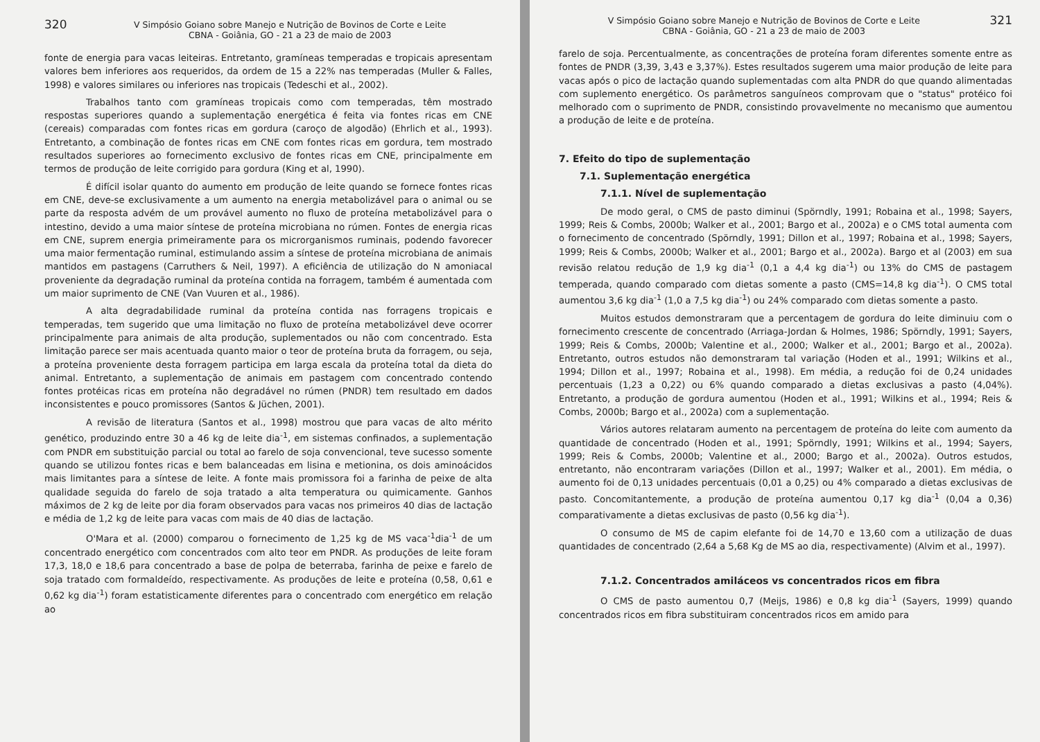320 V Simpósio Goiano sobre Manejo e Nutrição de Bovinos de Corte e Leite
CBNA - Goiânia, GO - 21 a 23 de maio de 2003
fonte de energia para vacas leiteiras. Entretanto, gramíneas temperadas e tropicais apresentam valores bem inferiores aos requeridos, da ordem de 15 a 22% nas temperadas (Muller & Falles, 1998) e valores similares ou inferiores nas tropicais (Tedeschi et al., 2002).
Trabalhos tanto com gramíneas tropicais como com temperadas, têm mostrado respostas superiores quando a suplementação energética é feita via fontes ricas em CNE (cereais) comparadas com fontes ricas em gordura (caroço de algodão) (Ehrlich et al., 1993). Entretanto, a combinação de fontes ricas em CNE com fontes ricas em gordura, tem mostrado resultados superiores ao fornecimento exclusivo de fontes ricas em CNE, principalmente em termos de produção de leite corrigido para gordura (King et al, 1990).
É difícil isolar quanto do aumento em produção de leite quando se fornece fontes ricas em CNE, deve-se exclusivamente a um aumento na energia metabolizável para o animal ou se parte da resposta advém de um provável aumento no fluxo de proteína metabolizável para o intestino, devido a uma maior síntese de proteína microbiana no rúmen. Fontes de energia ricas em CNE, suprem energia primeiramente para os microrganismos ruminais, podendo favorecer uma maior fermentação ruminal, estimulando assim a síntese de proteína microbiana de animais mantidos em pastagens (Carruthers & Neil, 1997). A eficiência de utilização do N amoniacal proveniente da degradação ruminal da proteína contida na forragem, também é aumentada com um maior suprimento de CNE (Van Vuuren et al., 1986).
A alta degradabilidade ruminal da proteína contida nas forragens tropicais e temperadas, tem sugerido que uma limitação no fluxo de proteína metabolizável deve ocorrer principalmente para animais de alta produção, suplementados ou não com concentrado. Esta limitação parece ser mais acentuada quanto maior o teor de proteína bruta da forragem, ou seja, a proteína proveniente desta forragem participa em larga escala da proteína total da dieta do animal. Entretanto, a suplementação de animais em pastagem com concentrado contendo fontes protéicas ricas em proteína não degradável no rúmen (PNDR) tem resultado em dados inconsistentes e pouco promissores (Santos & Jüchen, 2001).
A revisão de literatura (Santos et al., 1998) mostrou que para vacas de alto mérito genético, produzindo entre 30 a 46 kg de leite dia<sup>-1</sup>, em sistemas confinados, a suplementação com PNDR em substituição parcial ou total ao farelo de soja convencional, teve sucesso somente quando se utilizou fontes ricas e bem balanceadas em lisina e metionina, os dois aminoácidos mais limitantes para a síntese de leite. A fonte mais promissora foi a farinha de peixe de alta qualidade seguida do farelo de soja tratado a alta temperatura ou quimicamente. Ganhos máximos de 2 kg de leite por dia foram observados para vacas nos primeiros 40 dias de lactação e média de 1,2 kg de leite para vacas com mais de 40 dias de lactação.
O'Mara et al. (2000) comparou o fornecimento de 1,25 kg de MS vaca<sup>-1</sup>dia<sup>-1</sup> de um concentrado energético com concentrados com alto teor em PNDR. As produções de leite foram 17,3, 18,0 e 18,6 para concentrado a base de polpa de beterraba, farinha de peixe e farelo de soja tratado com formaldeído, respectivamente. As produções de leite e proteína (0,58, 0,61 e 0,62 kg dia<sup>-1</sup>) foram estatisticamente diferentes para o concentrado com energético em relação ao
V Simpósio Goiano sobre Manejo e Nutrição de Bovinos de Corte e Leite
CBNA - Goiânia, GO - 21 a 23 de maio de 2003 321
farelo de soja. Percentualmente, as concentrações de proteína foram diferentes somente entre as fontes de PNDR (3,39, 3,43 e 3,37%). Estes resultados sugerem uma maior produção de leite para vacas após o pico de lactação quando suplementadas com alta PNDR do que quando alimentadas com suplemento energético. Os parâmetros sanguíneos comprovam que o "status" protéico foi melhorado com o suprimento de PNDR, consistindo provavelmente no mecanismo que aumentou a produção de leite e de proteína.
7. Efeito do tipo de suplementação
7.1. Suplementação energética
7.1.1. Nível de suplementação
De modo geral, o CMS de pasto diminui (Spörndly, 1991; Robaina et al., 1998; Sayers, 1999; Reis & Combs, 2000b; Walker et al., 2001; Bargo et al., 2002a) e o CMS total aumenta com o fornecimento de concentrado (Spörndly, 1991; Dillon et al., 1997; Robaina et al., 1998; Sayers, 1999; Reis & Combs, 2000b; Walker et al., 2001; Bargo et al., 2002a). Bargo et al (2003) em sua revisão relatou redução de 1,9 kg dia<sup>-1</sup> (0,1 a 4,4 kg dia<sup>-1</sup>) ou 13% do CMS de pastagem temperada, quando comparado com dietas somente a pasto (CMS=14,8 kg dia<sup>-1</sup>). O CMS total aumentou 3,6 kg dia<sup>-1</sup> (1,0 a 7,5 kg dia<sup>-1</sup>) ou 24% comparado com dietas somente a pasto.
Muitos estudos demonstraram que a percentagem de gordura do leite diminuiu com o fornecimento crescente de concentrado (Arriaga-Jordan & Holmes, 1986; Spörndly, 1991; Sayers, 1999; Reis & Combs, 2000b; Valentine et al., 2000; Walker et al., 2001; Bargo et al., 2002a). Entretanto, outros estudos não demonstraram tal variação (Hoden et al., 1991; Wilkins et al., 1994; Dillon et al., 1997; Robaina et al., 1998). Em média, a redução foi de 0,24 unidades percentuais (1,23 a 0,22) ou 6% quando comparado a dietas exclusivas a pasto (4,04%). Entretanto, a produção de gordura aumentou (Hoden et al., 1991; Wilkins et al., 1994; Reis & Combs, 2000b; Bargo et al., 2002a) com a suplementação.
Vários autores relataram aumento na percentagem de proteína do leite com aumento da quantidade de concentrado (Hoden et al., 1991; Spörndly, 1991; Wilkins et al., 1994; Sayers, 1999; Reis & Combs, 2000b; Valentine et al., 2000; Bargo et al., 2002a). Outros estudos, entretanto, não encontraram variações (Dillon et al., 1997; Walker et al., 2001). Em média, o aumento foi de 0,13 unidades percentuais (0,01 a 0,25) ou 4% comparado a dietas exclusivas de pasto. Concomitantemente, a produção de proteína aumentou 0,17 kg dia<sup>-1</sup> (0,04 a 0,36) comparativamente a dietas exclusivas de pasto (0,56 kg dia<sup>-1</sup>).
O consumo de MS de capim elefante foi de 14,70 e 13,60 com a utilização de duas quantidades de concentrado (2,64 a 5,68 Kg de MS ao dia, respectivamente) (Alvim et al., 1997).
7.1.2. Concentrados amiláceos vs concentrados ricos em fibra
O CMS de pasto aumentou 0,7 (Meijs, 1986) e 0,8 kg dia<sup>-1</sup> (Sayers, 1999) quando concentrados ricos em fibra substituiram concentrados ricos em amido para